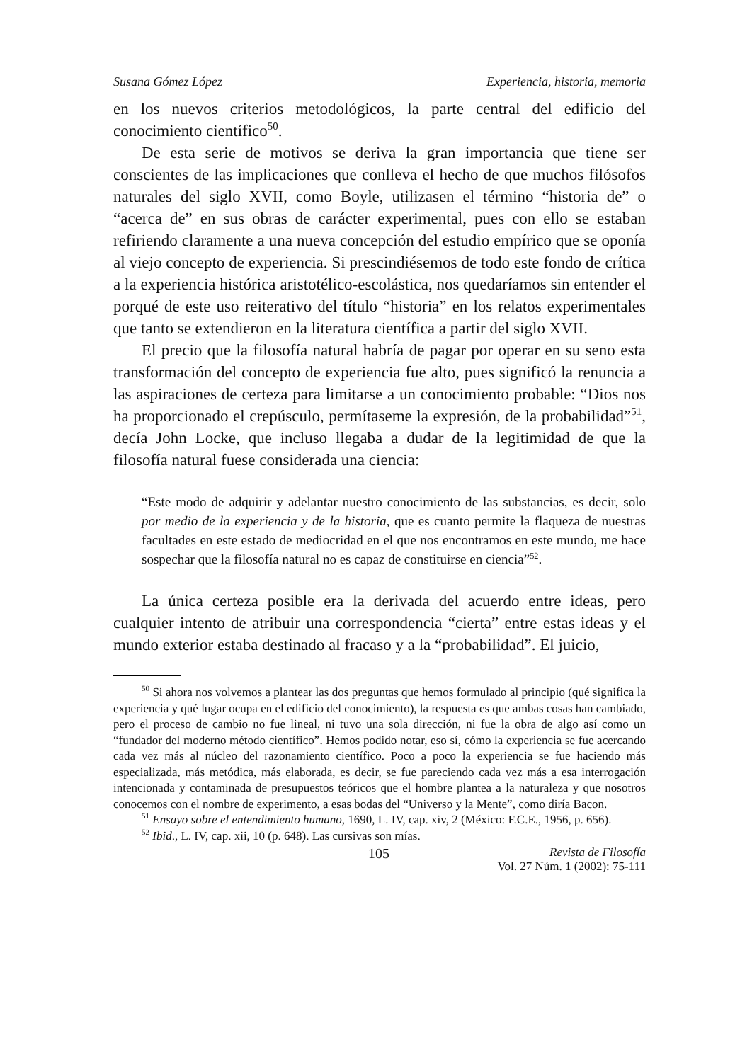Susana Gómez López Experiencia, historia, memoria
en los nuevos criterios metodológicos, la parte central del edificio del conocimiento científico<sup>50</sup>.
De esta serie de motivos se deriva la gran importancia que tiene ser conscientes de las implicaciones que conlleva el hecho de que muchos filósofos naturales del siglo XVII, como Boyle, utilizasen el término “historia de” o “acerca de” en sus obras de carácter experimental, pues con ello se estaban refiriendo claramente a una nueva concepción del estudio empírico que se oponía al viejo concepto de experiencia. Si prescindiésemos de todo este fondo de crítica a la experiencia histórica aristotélico-escolástica, nos quedaríamos sin entender el porqué de este uso reiterativo del título “historia” en los relatos experimentales que tanto se extendieron en la literatura científica a partir del siglo XVII.
El precio que la filosofía natural habría de pagar por operar en su seno esta transformación del concepto de experiencia fue alto, pues significó la renuncia a las aspiraciones de certeza para limitarse a un conocimiento probable: “Dios nos ha proporcionado el crepúsculo, permítaseme la expresión, de la probabilidad”<sup>51</sup>, decía John Locke, que incluso llegaba a dudar de la legitimidad de que la filosofía natural fuese considerada una ciencia:
“Este modo de adquirir y adelantar nuestro conocimiento de las substancias, es decir, solo por medio de la experiencia y de la historia, que es cuanto permite la flaqueza de nuestras facultades en este estado de mediocridad en el que nos encontramos en este mundo, me hace sospechar que la filosofía natural no es capaz de constituirse en ciencia”<sup>52</sup>.
La única certeza posible era la derivada del acuerdo entre ideas, pero cualquier intento de atribuir una correspondencia “cierta” entre estas ideas y el mundo exterior estaba destinado al fracaso y a la “probabilidad”. El juicio,
<sup>50</sup> Si ahora nos volvemos a plantear las dos preguntas que hemos formulado al principio (qué significa la experiencia y qué lugar ocupa en el edificio del conocimiento), la respuesta es que ambas cosas han cambiado, pero el proceso de cambio no fue lineal, ni tuvo una sola dirección, ni fue la obra de algo así como un “fundador del moderno método científico”. Hemos podido notar, eso sí, cómo la experiencia se fue acercando cada vez más al núcleo del razonamiento científico. Poco a poco la experiencia se fue haciendo más especializada, más metódica, más elaborada, es decir, se fue pareciendo cada vez más a esa interrogación intencionada y contaminada de presupuestos teóricos que el hombre plantea a la naturaleza y que nosotros conocemos con el nombre de experimento, a esas bodas del “Universo y la Mente”, como diría Bacon.
<sup>51</sup> Ensayo sobre el entendimiento humano, 1690, L. IV, cap. xiv, 2 (México: F.C.E., 1956, p. 656).
<sup>52</sup> Ibid., L. IV, cap. xii, 10 (p. 648). Las cursivas son mías.
105 Revista de Filosofía
Vol. 27 Núm. 1 (2002): 75-111